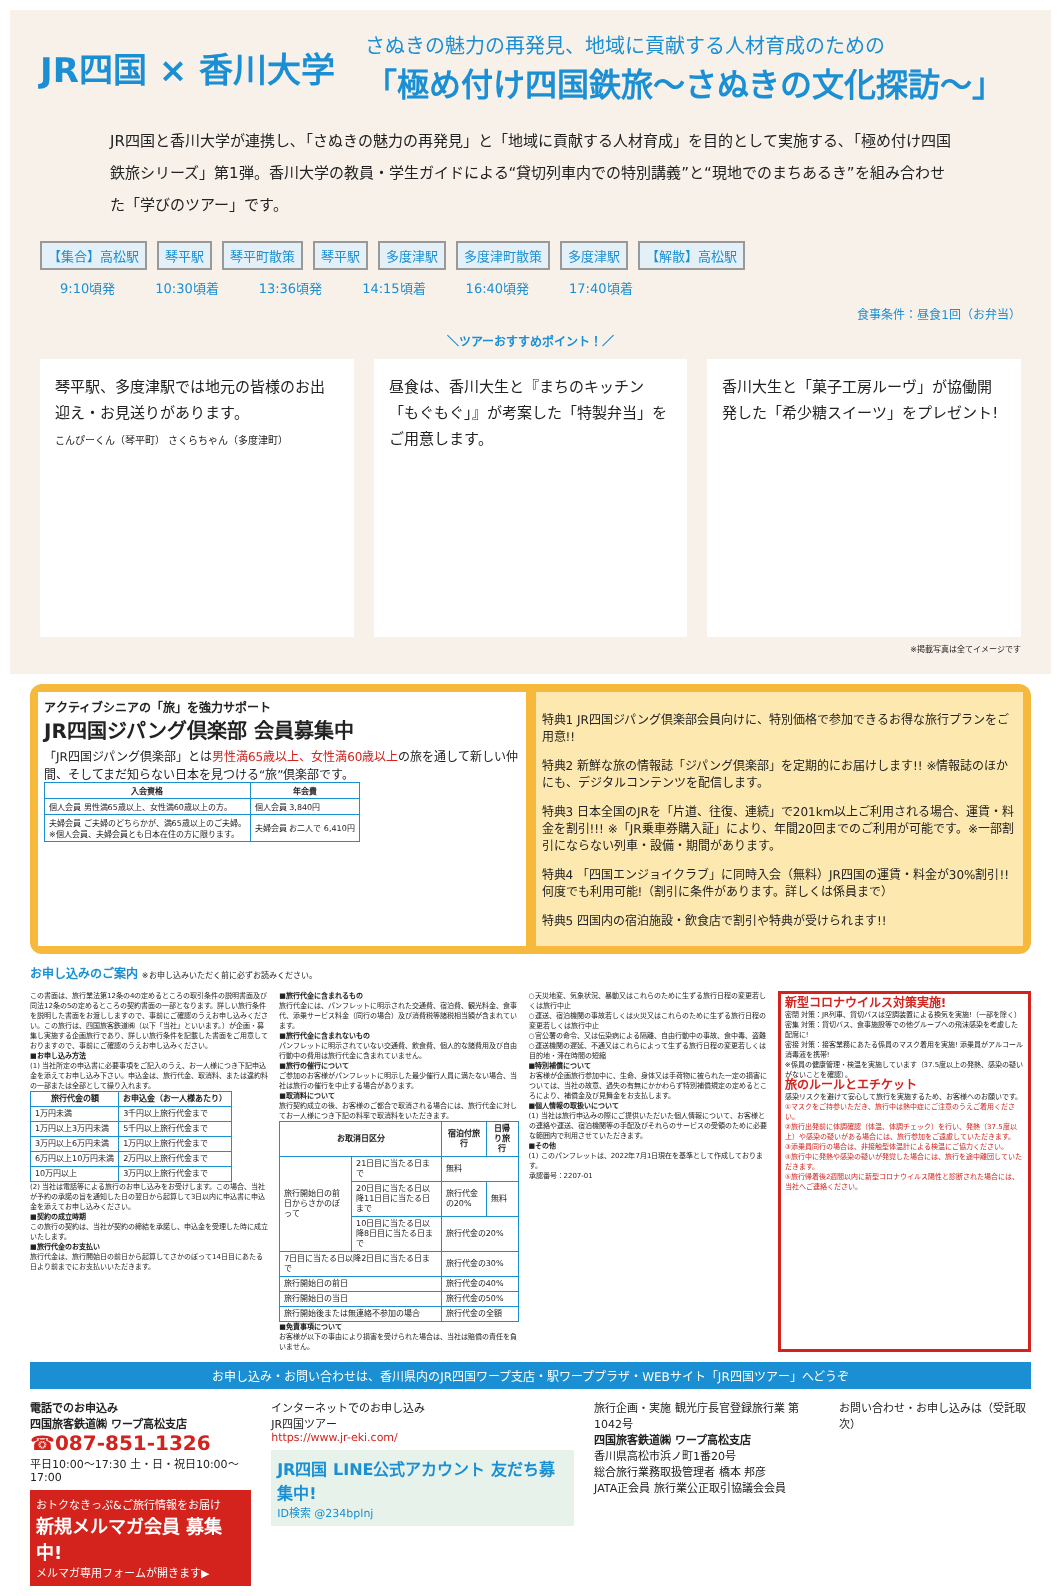JR四国 × 香川大学
さぬきの魅力の再発見、地域に貢献する人材育成のための
「極め付け四国鉄旅～さぬきの文化探訪～」
JR四国と香川大学が連携し､「さぬきの魅力の再発見」と「地域に貢献する人材育成」を目的として実施する､「極め付け四国鉄旅シリーズ」第1弾。香川大学の教員・学生ガイドによる“貸切列車内での特別講義”と“現地でのまちあるき”を組み合わせた「学びのツアー」です。
【集合】高松駅 琴平駅 琴平町散策 琴平駅 多度津駅 多度津町散策 多度津駅 【解散】高松駅
9:10頃発 10:30頃着 13:36頃発 14:15頃着 16:40頃発 17:40頃着
食事条件：昼食1回（お弁当）
＼ツアーおすすめポイント！／
琴平駅、多度津駅では地元の皆様のお出迎え・お見送りがあります。
こんぴーくん（琴平町） さくらちゃん（多度津町）
昼食は、香川大生と『まちのキッチン「もぐもぐ」』が考案した「特製弁当」をご用意します。
香川大生と「菓子工房ルーヴ」が協働開発した「希少糖スイーツ」をプレゼント!
※掲載写真は全てイメージです
アクティブシニアの「旅」を強力サポート
JR四国ジパング倶楽部 会員募集中
「JR四国ジパング倶楽部」とは男性満65歳以上、女性満60歳以上の旅を通して新しい仲間、そしてまだ知らない日本を見つける“旅”倶楽部です。
| 入会資格 | 年会費 |
| --- | --- |
| 個人会員 男性満65歳以上、女性満60歳以上の方。 | 個人会員 3,840円 |
| 夫婦会員 ご夫婦のどちらかが、満65歳以上のご夫婦。 ※個人会員、夫婦会員とも日本在住の方に限ります。 | 夫婦会員 お二人で 6,410円 |
特典1 JR四国ジパング倶楽部会員向けに、特別価格で参加できるお得な旅行プランをご用意!!
特典2 新鮮な旅の情報誌「ジパング倶楽部」を定期的にお届けします!! ※情報誌のほかにも、デジタルコンテンツを配信します。
特典3 日本全国のJRを「片道、往復、連続」で201km以上ご利用される場合、運賃・料金を割引!!! ※「JR乗車券購入証」により、年間20回までのご利用が可能です。※一部割引にならない列車・設備・期間があります。
特典4 「四国エンジョイクラブ」に同時入会（無料）JR四国の運賃・料金が30%割引!! 何度でも利用可能!（割引に条件があります。詳しくは係員まで）
特典5 四国内の宿泊施設・飲食店で割引や特典が受けられます!!
お申し込みのご案内 ※お申し込みいただく前に必ずお読みください。
この書面は、旅行業法第12条の4の定めるところの取引条件の説明書面及び同法12条の5の定めるところの契約書面の一部となります。詳しい旅行条件を説明した書面をお渡ししますので、事前にご確認のうえお申し込みください。この旅行は、四国旅客鉄道㈱（以下「当社」といいます。）が企画・募集し実施する企画旅行であり、詳しい旅行条件を記載した書面をご用意しておりますので、事前にご確認のうえお申し込みください。
■お申し込み方法
(1) 当社所定の申込書に必要事項をご記入のうえ、お一人様につき下記申込金を添えてお申し込み下さい。申込金は、旅行代金、取消料、または違約料の一部または全部として繰り入れます。
| 旅行代金の額 | お申込金（お一人様あたり） |
| --- | --- |
| 1万円未満 | 3千円以上旅行代金まで |
| 1万円以上3万円未満 | 5千円以上旅行代金まで |
| 3万円以上6万円未満 | 1万円以上旅行代金まで |
| 6万円以上10万円未満 | 2万円以上旅行代金まで |
| 10万円以上 | 3万円以上旅行代金まで |
(2) 当社は電話等による旅行のお申し込みをお受けします。この場合、当社が予約の承諾の旨を通知した日の翌日から起算して3日以内に申込書に申込金を添えてお申し込みください。
■契約の成立時期
この旅行の契約は、当社が契約の締結を承諾し、申込金を受理した時に成立いたします。
■旅行代金のお支払い
旅行代金は、旅行開始日の前日から起算してさかのぼって14日目にあたる日より前までにお支払いいただきます。
■旅行代金に含まれるもの
旅行代金には、パンフレットに明示された交通費、宿泊費、観光料金、食事代、添乗サービス料金（同行の場合）及び消費税等諸税相当額が含まれています。
■旅行代金に含まれないもの
パンフレットに明示されていない交通費、飲食費、個人的な諸費用及び自由行動中の費用は旅行代金に含まれていません。
■旅行の催行について
ご参加のお客様がパンフレットに明示した最少催行人員に満たない場合、当社は旅行の催行を中止する場合があります。
■取消料について
旅行契約成立の後、お客様のご都合で取消される場合には、旅行代金に対してお一人様につき下記の料率で取消料をいただきます。
| お取消日区分 | | 宿泊付旅行 | 日帰り旅行 |
| --- | --- | --- | --- |
| 旅行開始日の前日からさかのぼって | 21日目に当たる日まで | 無料 | |
| | 20日目に当たる日以降11日目に当たる日まで | 旅行代金の20% | 無料 |
| | 10日目に当たる日以降8日目に当たる日まで | 旅行代金の20% | |
| 7日目に当たる日以降2日目に当たる日まで | | 旅行代金の30% | |
| 旅行開始日の前日 | | 旅行代金の40% | |
| 旅行開始日の当日 | | 旅行代金の50% | |
| 旅行開始後または無連絡不参加の場合 | | 旅行代金の全額 | |
■免責事項について
お客様が以下の事由により損害を受けられた場合は、当社は賠償の責任を負いません。
○天災地変、気象状況、暴動又はこれらのために生ずる旅行日程の変更若しくは旅行中止
○運送、宿泊機関の事故若しくは火災又はこれらのために生ずる旅行日程の変更若しくは旅行中止
○官公署の命令、又は伝染病による隔離、自由行動中の事故、食中毒、盗難
○運送機関の遅延、不通又はこれらによって生ずる旅行日程の変更若しくは目的地・滞在時間の短縮
■特別補償について
お客様が企画旅行参加中に、生命、身体又は手荷物に被られた一定の損害については、当社の故意、過失の有無にかかわらず特別補償規定の定めるところにより、補償金及び見舞金をお支払します。
■個人情報の取扱いについて
(1) 当社は旅行申込みの際にご提供いただいた個人情報について、お客様との連絡や運送、宿泊機関等の手配及びそれらのサービスの受領のために必要な範囲内で利用させていただきます。
■その他
(1) このパンフレットは、2022年7月1日現在を基準として作成しております。
承認番号：2207-01
新型コロナウイルス対策実施!
密閉 対策：JR列車、貸切バスは空調装置による換気を実施!（一部を除く）
密集 対策：貸切バス、食事施設等での他グループへの飛沫感染を考慮した配席に!
密接 対策：接客業務にあたる係員のマスク着用を実施! 添乗員がアルコール消毒液を携帯!
※係員の健康管理・検温を実施しています（37.5度以上の発熱、感染の疑いがないことを確認）。
旅のルールとエチケット
感染リスクを避けて安心して旅行を実施するため、お客様へのお願いです。
①マスクをご持参いただき、旅行中は熱中症にご注意のうえご着用ください。
②旅行出発前に体調確認（体温、体調チェック）を行い、発熱（37.5度以上）や感染の疑いがある場合には、旅行参加をご遠慮していただきます。
③添乗員同行の場合は、非接触型体温計による検温にご協力ください。
④旅行中に発熱や感染の疑いが発覚した場合には、旅行を途中離団していただきます。
⑤旅行帰着後2週間以内に新型コロナウイルス陽性と診断された場合には、当社へご連絡ください。
お申し込み・お問い合わせは、香川県内のJR四国ワープ支店・駅ワーププラザ・WEBサイト「JR四国ツアー」へどうぞ
電話でのお申込み
四国旅客鉄道㈱ ワープ高松支店
☎087-851-1326
平日10:00～17:30 土・日・祝日10:00～17:00
おトクなきっぷ&ご旅行情報をお届け
新規メルマガ会員 募集中!
メルマガ専用フォームが開きます▶
インターネットでのお申し込み
JR四国ツアー
https://www.jr-eki.com/
JR四国 LINE公式アカウント 友だち募集中!
ID検索 @234bplnj
旅行企画・実施 観光庁長官登録旅行業 第1042号
四国旅客鉄道㈱ ワープ高松支店
香川県高松市浜ノ町1番20号
総合旅行業務取扱管理者 橋本 邦彦
JATA正会員 旅行業公正取引協議会会員
お問い合わせ・お申し込みは（受託取次）